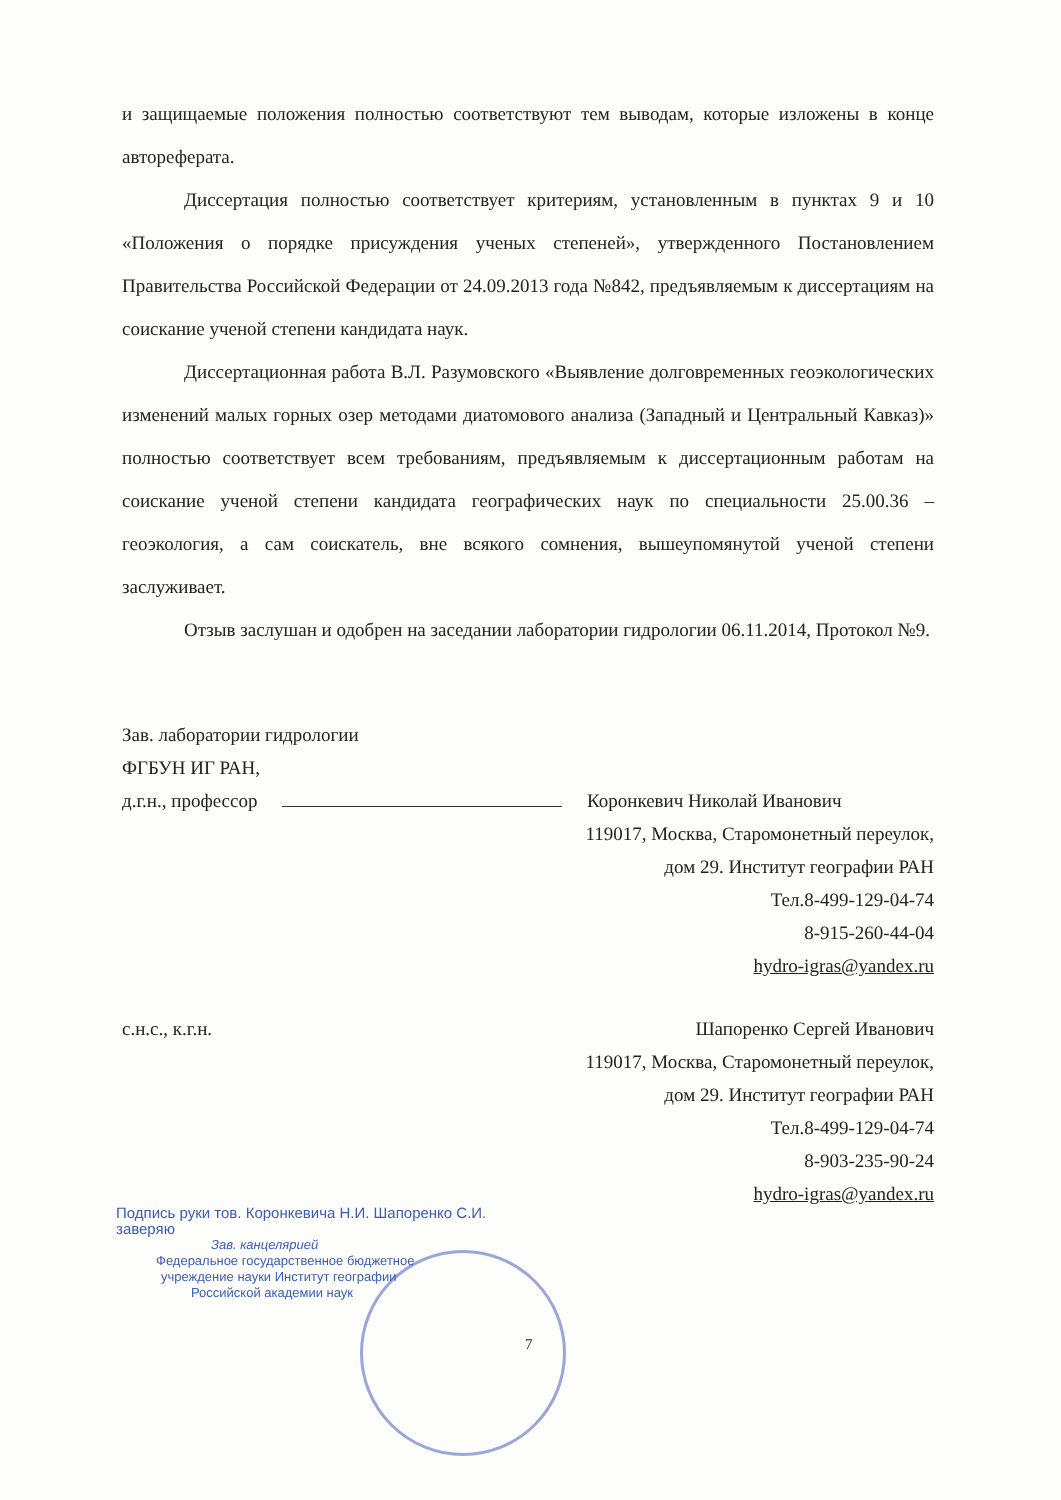и защищаемые положения полностью соответствуют тем выводам, которые изложены в конце автореферата.
Диссертация полностью соответствует критериям, установленным в пунктах 9 и 10 «Положения о порядке присуждения ученых степеней», утвержденного Постановлением Правительства Российской Федерации от 24.09.2013 года №842, предъявляемым к диссертациям на соискание ученой степени кандидата наук.
Диссертационная работа В.Л. Разумовского «Выявление долговременных геоэкологических изменений малых горных озер методами диатомового анализа (Западный и Центральный Кавказ)» полностью соответствует всем требованиям, предъявляемым к диссертационным работам на соискание ученой степени кандидата географических наук по специальности 25.00.36 – геоэкология, а сам соискатель, вне всякого сомнения, вышеупомянутой ученой степени заслуживает.
Отзыв заслушан и одобрен на заседании лаборатории гидрологии 06.11.2014, Протокол №9.
Зав. лаборатории гидрологии
ФГБУН ИГ РАН,
д.г.н., профессор Коронкевич Николай Иванович
119017, Москва, Старомонетный переулок,
дом 29. Институт географии РАН
Тел.8-499-129-04-74
8-915-260-44-04
hydro-igras@yandex.ru
с.н.с., к.г.н. Шапоренко Сергей Иванович
119017, Москва, Старомонетный переулок,
дом 29. Институт географии РАН
Тел.8-499-129-04-74
8-903-235-90-24
hydro-igras@yandex.ru
Подпись руки тов. Коронкевича Н.И. Шапоренко С.И.
заверяю
Зав. канцелярией
Федеральное государственное бюджетное
учреждение науки Институт географии
Российской академии наук
7